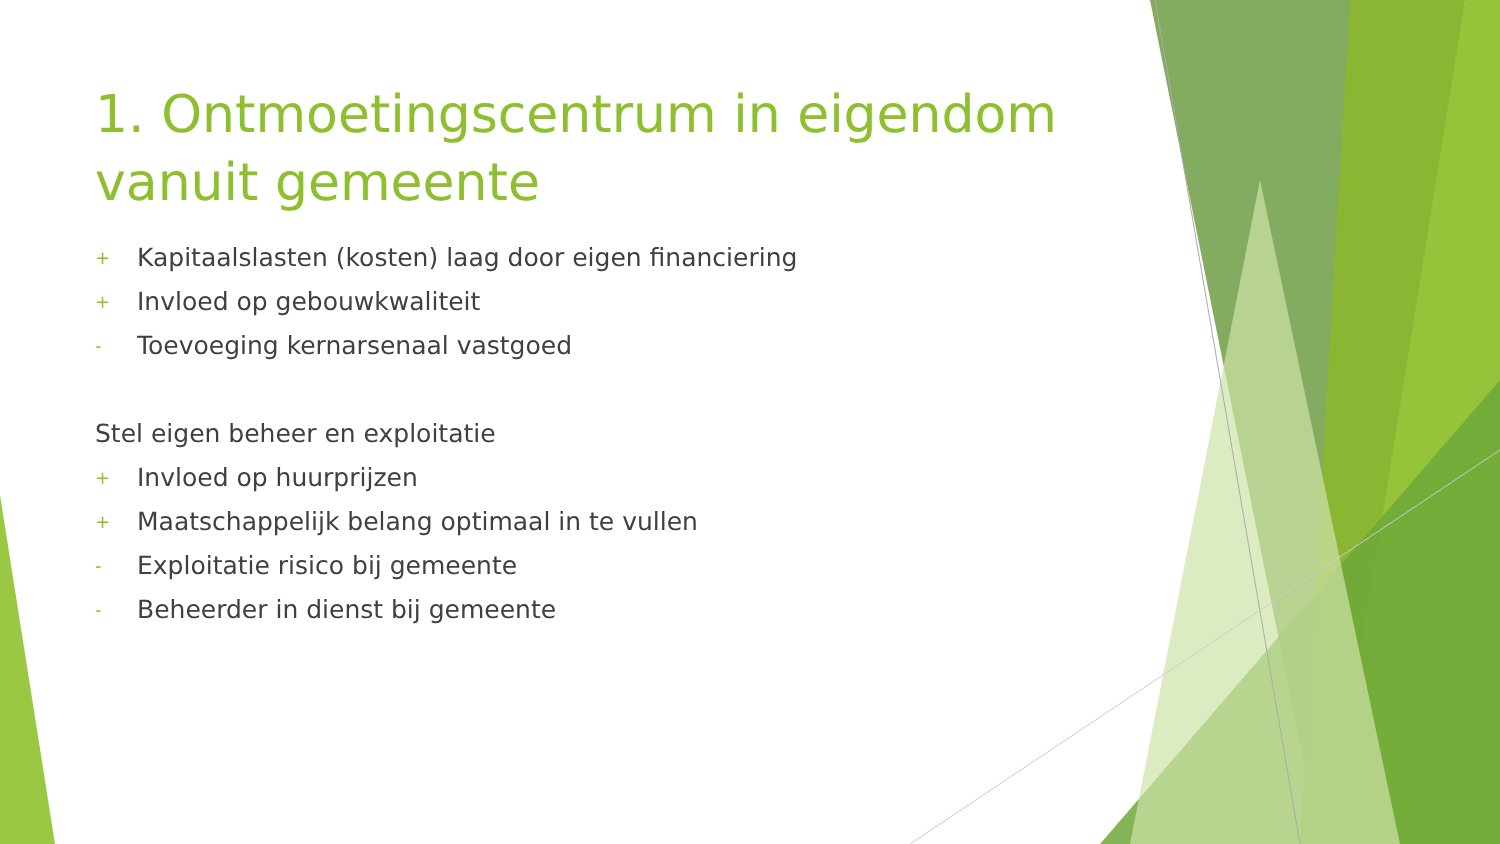1. Ontmoetingscentrum in eigendom vanuit gemeente
+ Kapitaalslasten (kosten) laag door eigen financiering
+ Invloed op gebouwkwaliteit
- Toevoeging kernarsenaal vastgoed
Stel eigen beheer en exploitatie
+ Invloed op huurprijzen
+ Maatschappelijk belang optimaal in te vullen
- Exploitatie risico bij gemeente
- Beheerder in dienst bij gemeente